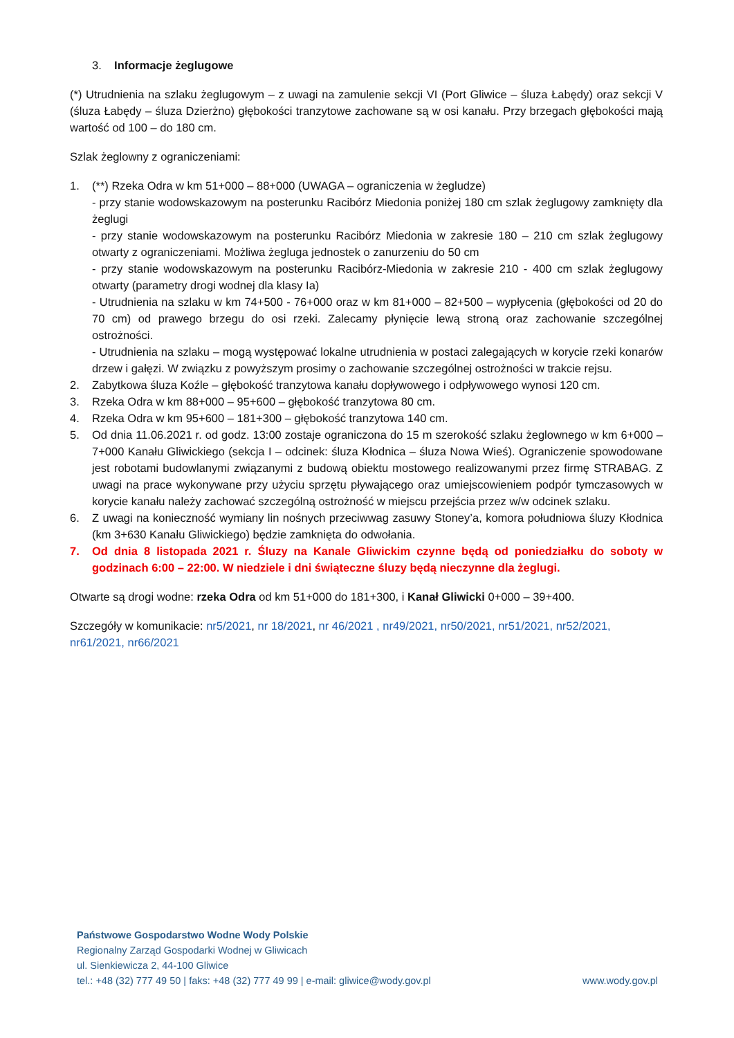3. Informacje żeglugowe
(*) Utrudnienia na szlaku żeglugowym – z uwagi na zamulenie sekcji VI (Port Gliwice – śluza Łabędy) oraz sekcji V (śluza Łabędy – śluza Dzierżno) głębokości tranzytowe zachowane są w osi kanału. Przy brzegach głębokości mają wartość od 100 – do 180 cm.
Szlak żeglowny z ograniczeniami:
1. (**) Rzeka Odra w km 51+000 – 88+000 (UWAGA – ograniczenia w żegludze)
- przy stanie wodowskazowym na posterunku Racibórz Miedonia poniżej 180 cm szlak żeglugowy zamknięty dla żeglugi
- przy stanie wodowskazowym na posterunku Racibórz Miedonia w zakresie 180 – 210 cm szlak żeglugowy otwarty z ograniczeniami. Możliwa żegluga jednostek o zanurzeniu do 50 cm
- przy stanie wodowskazowym na posterunku Racibórz-Miedonia w zakresie 210 - 400 cm szlak żeglugowy otwarty (parametry drogi wodnej dla klasy Ia)
- Utrudnienia na szlaku w km 74+500 - 76+000 oraz w km 81+000 – 82+500 – wypłycenia (głębokości od 20 do 70 cm) od prawego brzegu do osi rzeki. Zalecamy płynięcie lewą stroną oraz zachowanie szczególnej ostrożności.
- Utrudnienia na szlaku – mogą występować lokalne utrudnienia w postaci zalegających w korycie rzeki konarów drzew i gałęzi. W związku z powyższym prosimy o zachowanie szczególnej ostrożności w trakcie rejsu.
2. Zabytkowa śluza Koźle – głębokość tranzytowa kanału dopływowego i odpływowego wynosi 120 cm.
3. Rzeka Odra w km 88+000 – 95+600 – głębokość tranzytowa 80 cm.
4. Rzeka Odra w km 95+600 – 181+300 – głębokość tranzytowa 140 cm.
5. Od dnia 11.06.2021 r. od godz. 13:00 zostaje ograniczona do 15 m szerokość szlaku żeglownego w km 6+000 – 7+000 Kanału Gliwickiego (sekcja I – odcinek: śluza Kłodnica – śluza Nowa Wieś). Ograniczenie spowodowane jest robotami budowlanymi związanymi z budową obiektu mostowego realizowanymi przez firmę STRABAG. Z uwagi na prace wykonywane przy użyciu sprzętu pływającego oraz umiejscowieniem podpór tymczasowych w korycie kanału należy zachować szczególną ostrożność w miejscu przejścia przez w/w odcinek szlaku.
6. Z uwagi na konieczność wymiany lin nośnych przeciwwag zasuwy Stoney’a, komora południowa śluzy Kłodnica (km 3+630 Kanału Gliwickiego) będzie zamknięta do odwołania.
7. Od dnia 8 listopada 2021 r. Śluzy na Kanale Gliwickim czynne będą od poniedziałku do soboty w godzinach 6:00 – 22:00. W niedziele i dni świąteczne śluzy będą nieczynne dla żeglugi.
Otwarte są drogi wodne: rzeka Odra od km 51+000 do 181+300, i Kanał Gliwicki 0+000 – 39+400.
Szczegóły w komunikacie: nr5/2021, nr 18/2021, nr 46/2021 , nr49/2021, nr50/2021, nr51/2021, nr52/2021, nr61/2021, nr66/2021
Państwowe Gospodarstwo Wodne Wody Polskie
Regionalny Zarząd Gospodarki Wodnej w Gliwicach
ul. Sienkiewicza 2, 44-100 Gliwice
tel.: +48 (32) 777 49 50 | faks: +48 (32) 777 49 99 | e-mail: gliwice@wody.gov.pl www.wody.gov.pl